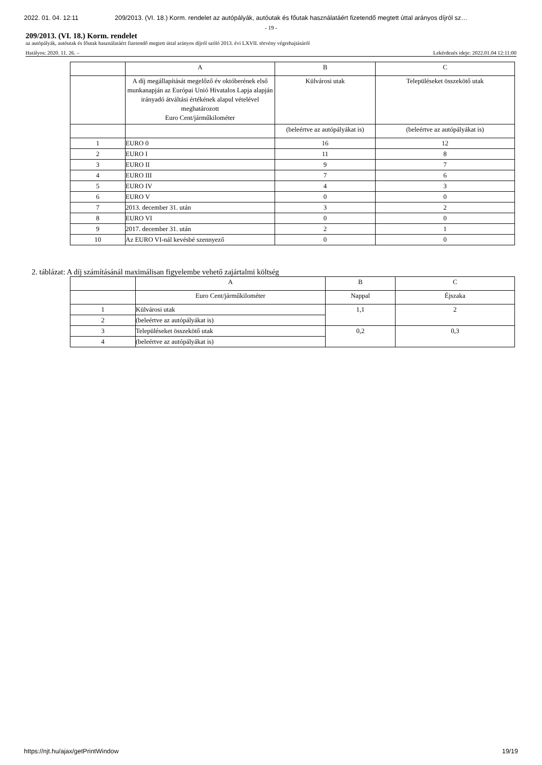2022. 01. 04. 12:11 209/2013. (VI. 18.) Korm. rendelet az autópályák, autóutak és főutak használatáért fizetendő megtett úttal arányos díjról sz…
- 19 -
209/2013. (VI. 18.) Korm. rendelet
az autópályák, autóutak és főutak használatáért fizetendő megtett úttal arányos díjról szóló 2013. évi LXVII. törvény végrehajtásáról
Hatályos: 2020. 11. 26. – Lekérdezés ideje: 2022.01.04 12:11:00
| | A | B | C |
| | A díj megállapítását megelőző év októberének első munkanapján az Európai Unió Hivatalos Lapja alapján irányadó átváltási értékének alapul vételével meghatározott Euro Cent/járműkilométer | Külvárosi utak | Településeket összekötő utak |
| | | (beleértve az autópályákat is) | (beleértve az autópályákat is) |
| 1 | EURO 0 | 16 | 12 |
| 2 | EURO I | 11 | 8 |
| 3 | EURO II | 9 | 7 |
| 4 | EURO III | 7 | 6 |
| 5 | EURO IV | 4 | 3 |
| 6 | EURO V | 0 | 0 |
| 7 | 2013. december 31. után | 3 | 2 |
| 8 | EURO VI | 0 | 0 |
| 9 | 2017. december 31. után | 2 | 1 |
| 10 | Az EURO VI-nál kevésbé szennyező | 0 | 0 |
2. táblázat: A díj számításánál maximálisan figyelembe vehető zajártalmi költség
| | A | B | C |
| | Euro Cent/járműkilométer | Nappal | Éjszaka |
| 1 | Külvárosi utak | 1,1 | 2 |
| 2 | (beleértve az autópályákat is) | | |
| 3 | Településeket összekötő utak | 0,2 | 0,3 |
| 4 | (beleértve az autópályákat is) | | |
https://njt.hu/ajax/getPrintWindow 19/19